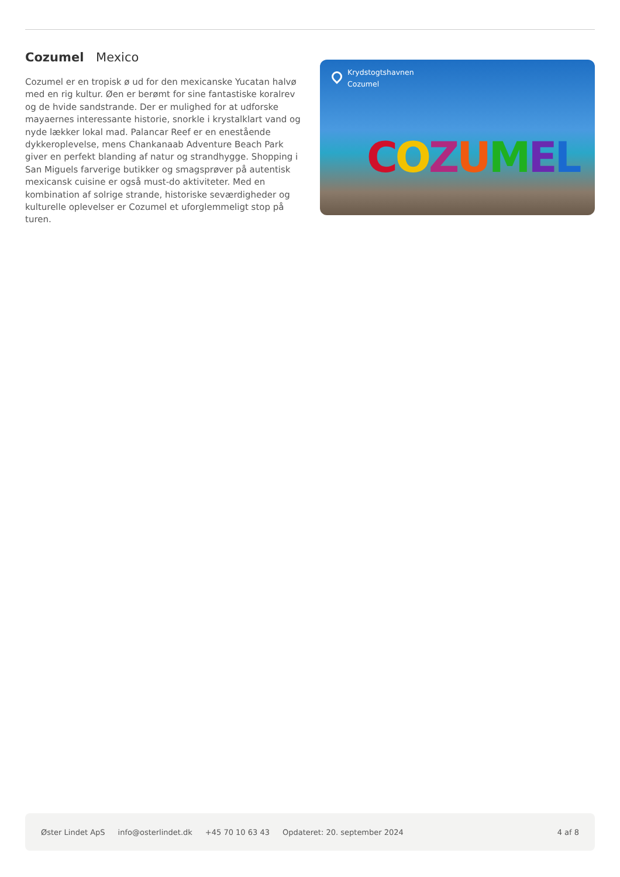Cozumel Mexico
Cozumel er en tropisk ø ud for den mexicanske Yucatan halvø med en rig kultur. Øen er berømt for sine fantastiske koralrev og de hvide sandstrande. Der er mulighed for at udforske mayaernes interessante historie, snorkle i krystalklart vand og nyde lækker lokal mad. Palancar Reef er en enestående dykkeroplevelse, mens Chankanaab Adventure Beach Park giver en perfekt blanding af natur og strandhygge. Shopping i San Miguels farverige butikker og smagsprøver på autentisk mexicansk cuisine er også must-do aktiviteter. Med en kombination af solrige strande, historiske seværdigheder og kulturelle oplevelser er Cozumel et uforglemmeligt stop på turen.
Krydstogtshavnen
Cozumel
COZUMEL
Øster Lindet ApS info@osterlindet.dk +45 70 10 63 43 Opdateret: 20. september 2024 4 af 8